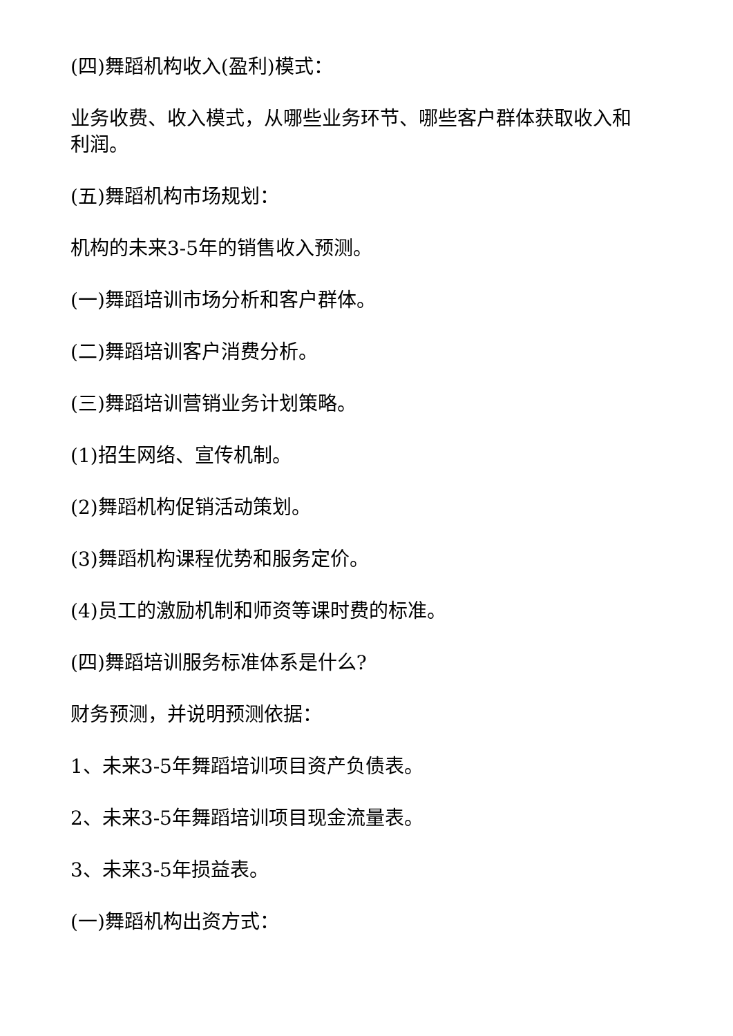(四)舞蹈机构收入(盈利)模式：
业务收费、收入模式，从哪些业务环节、哪些客户群体获取收入和利润。
(五)舞蹈机构市场规划：
机构的未来3-5年的销售收入预测。
(一)舞蹈培训市场分析和客户群体。
(二)舞蹈培训客户消费分析。
(三)舞蹈培训营销业务计划策略。
(1)招生网络、宣传机制。
(2)舞蹈机构促销活动策划。
(3)舞蹈机构课程优势和服务定价。
(4)员工的激励机制和师资等课时费的标准。
(四)舞蹈培训服务标准体系是什么?
财务预测，并说明预测依据：
1、未来3-5年舞蹈培训项目资产负债表。
2、未来3-5年舞蹈培训项目现金流量表。
3、未来3-5年损益表。
(一)舞蹈机构出资方式：